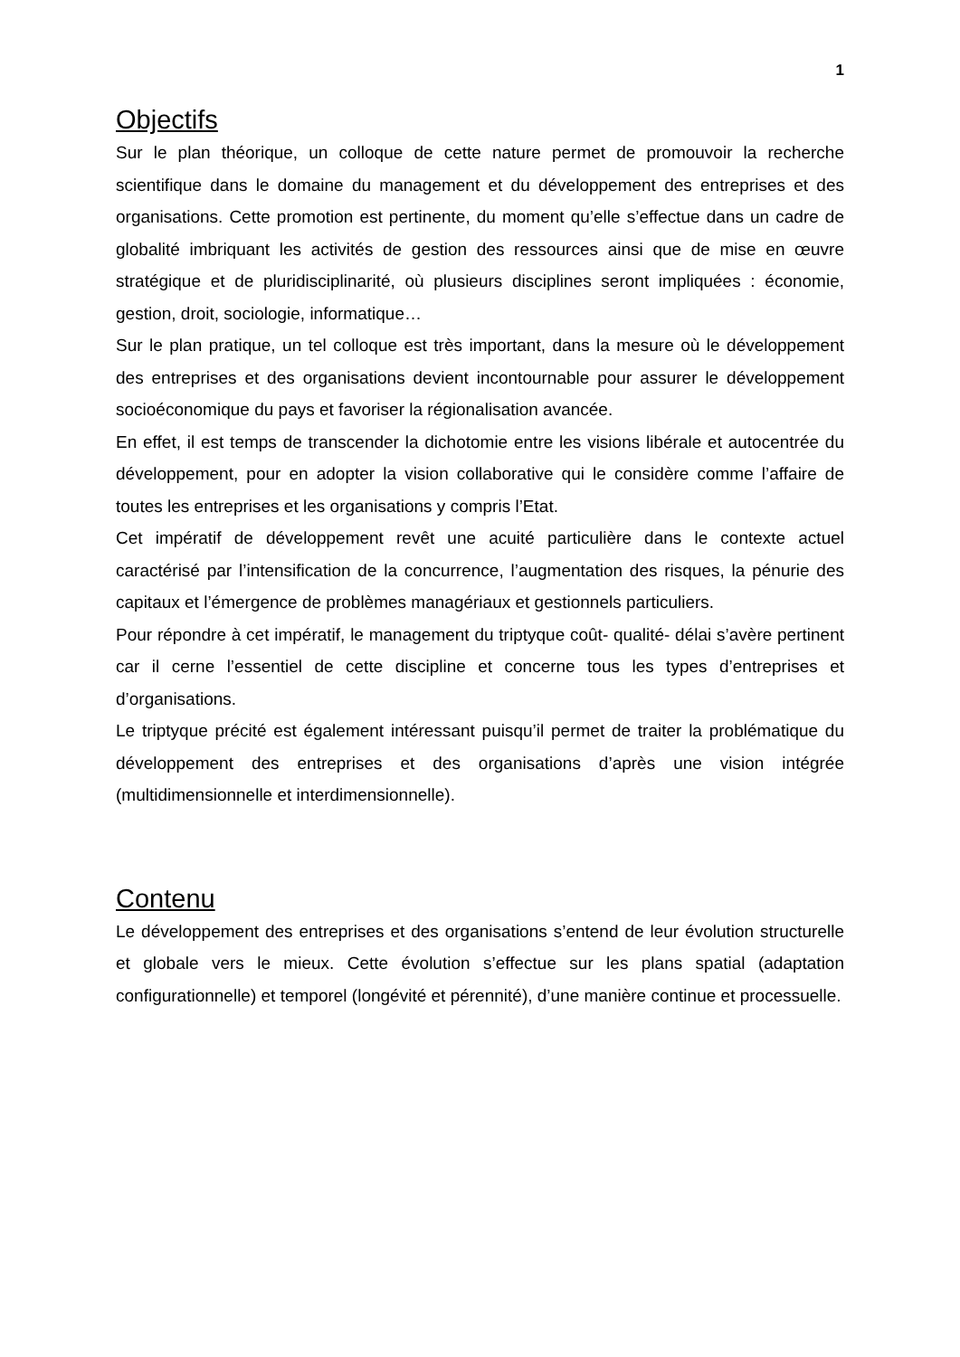1
Objectifs
Sur le plan théorique, un colloque de cette nature permet de promouvoir la recherche scientifique dans le domaine du management et du développement des entreprises et des organisations. Cette promotion est pertinente, du moment qu’elle s’effectue dans un cadre de globalité imbriquant les activités de gestion des ressources ainsi que de mise en œuvre stratégique et de pluridisciplinarité, où plusieurs disciplines seront impliquées : économie, gestion, droit, sociologie, informatique…
Sur le plan pratique, un tel colloque est très important, dans la mesure où le développement des entreprises et des organisations devient incontournable pour assurer le développement socioéconomique du pays et favoriser la régionalisation avancée.
En effet, il est temps de transcender la dichotomie entre les visions libérale et autocentrée du développement, pour en adopter la vision collaborative qui le considère comme l’affaire de toutes les entreprises et les organisations y compris l’Etat.
Cet impératif de développement revêt une acuité particulière dans le contexte actuel caractérisé par l’intensification de la concurrence, l’augmentation des risques, la pénurie des capitaux et l’émergence de problèmes managériaux et gestionnels particuliers.
Pour répondre à cet impératif, le management du triptyque coût- qualité- délai s’avère pertinent car il cerne l’essentiel de cette discipline et concerne tous les types d’entreprises et d’organisations.
Le triptyque précité est également intéressant puisqu’il permet de traiter la problématique du développement des entreprises et des organisations d’après une vision intégrée (multidimensionnelle et interdimensionnelle).
Contenu
Le développement des entreprises et des organisations s’entend de leur évolution structurelle et globale vers le mieux. Cette évolution s’effectue sur les plans spatial (adaptation configurationnelle) et temporel (longévité et pérennité), d’une manière continue et processuelle.